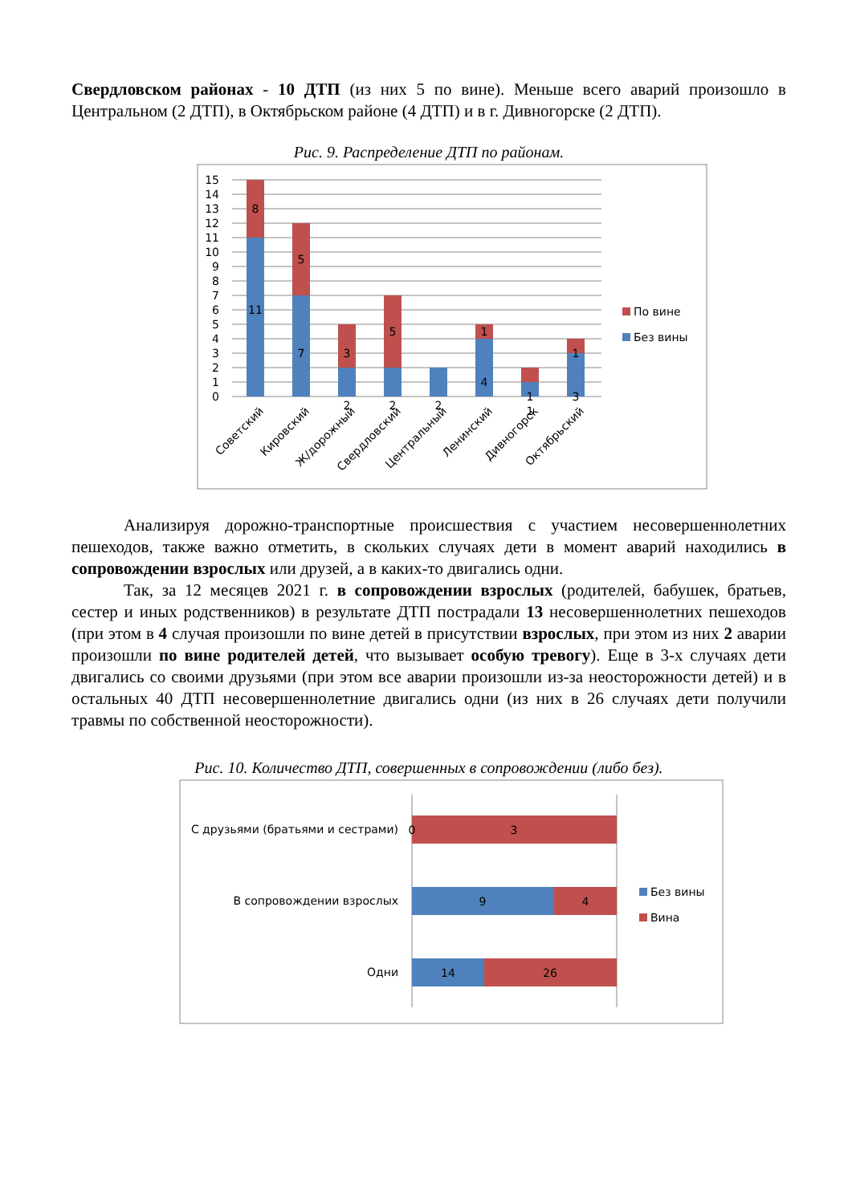Свердловском районах - 10 ДТП (из них 5 по вине). Меньше всего аварий произошло в Центральном (2 ДТП), в Октябрьском районе (4 ДТП) и в г. Дивногорске (2 ДТП).
Рис. 9. Распределение ДТП по районам.
15
14
13
12
11
10
9
8
7
6
5
4
3
2
1
0
8
11
5
7
3
2
5
2
2
1
4
1
1
1
3
Советский
Кировский
Ж/дорожный
Свердловский
Центральный
Ленинский
Дивногорск
Октябрьский
По вине
Без вины
Анализируя дорожно-транспортные происшествия с участием несовершеннолетних пешеходов, также важно отметить, в скольких случаях дети в момент аварий находились в сопровождении взрослых или друзей, а в каких-то двигались одни.
Так, за 12 месяцев 2021 г. в сопровождении взрослых (родителей, бабушек, братьев, сестер и иных родственников) в результате ДТП пострадали 13 несовершеннолетних пешеходов (при этом в 4 случая произошли по вине детей в присутствии взрослых, при этом из них 2 аварии произошли по вине родителей детей, что вызывает особую тревогу). Еще в 3-х случаях дети двигались со своими друзьями (при этом все аварии произошли из-за неосторожности детей) и в остальных 40 ДТП несовершеннолетние двигались одни (из них в 26 случаях дети получили травмы по собственной неосторожности).
Рис. 10. Количество ДТП, совершенных в сопровождении (либо без).
С друзьями (братьями и сестрами)
В сопровождении взрослых
Одни
0
3
9
4
14
26
Без вины
Вина